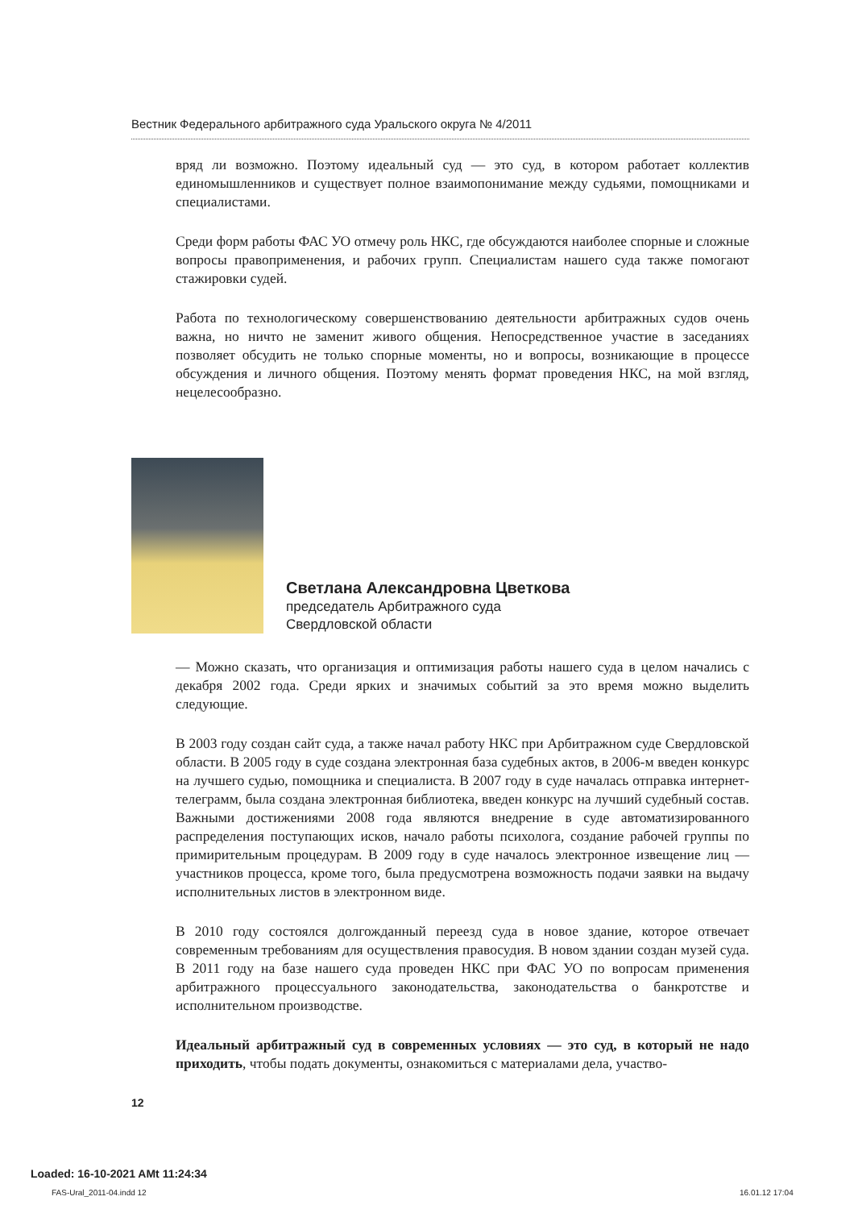Вестник Федерального арбитражного суда Уральского округа № 4/2011
вряд ли возможно. Поэтому идеальный суд — это суд, в котором работает коллектив единомышленников и существует полное взаимопонимание между судьями, помощниками и специалистами.
Среди форм работы ФАС УО отмечу роль НКС, где обсуждаются наиболее спорные и сложные вопросы правоприменения, и рабочих групп. Специалистам нашего суда также помогают стажировки судей.
Работа по технологическому совершенствованию деятельности арбитражных судов очень важна, но ничто не заменит живого общения. Непосредственное участие в заседаниях позволяет обсудить не только спорные моменты, но и вопросы, возникающие в процессе обсуждения и личного общения. Поэтому менять формат проведения НКС, на мой взгляд, нецелесообразно.
Светлана Александровна Цветкова
председатель Арбитражного суда
Свердловской области
— Можно сказать, что организация и оптимизация работы нашего суда в целом начались с декабря 2002 года. Среди ярких и значимых событий за это время можно выделить следующие.
В 2003 году создан сайт суда, а также начал работу НКС при Арбитражном суде Свердловской области. В 2005 году в суде создана электронная база судебных актов, в 2006-м введен конкурс на лучшего судью, помощника и специалиста. В 2007 году в суде началась отправка интернет-телеграмм, была создана электронная библиотека, введен конкурс на лучший судебный состав. Важными достижениями 2008 года являются внедрение в суде автоматизированного распределения поступающих исков, начало работы психолога, создание рабочей группы по примирительным процедурам. В 2009 году в суде началось электронное извещение лиц — участников процесса, кроме того, была предусмотрена возможность подачи заявки на выдачу исполнительных листов в электронном виде.
В 2010 году состоялся долгожданный переезд суда в новое здание, которое отвечает современным требованиям для осуществления правосудия. В новом здании создан музей суда. В 2011 году на базе нашего суда проведен НКС при ФАС УО по вопросам применения арбитражного процессуального законодательства, законодательства о банкротстве и исполнительном производстве.
Идеальный арбитражный суд в современных условиях — это суд, в который не надо приходить, чтобы подать документы, ознакомиться с материалами дела, участво-
12
Loaded: 16-10-2021 AMt 11:24:34
FAS-Ural_2011-04.indd 12 16.01.12 17:04